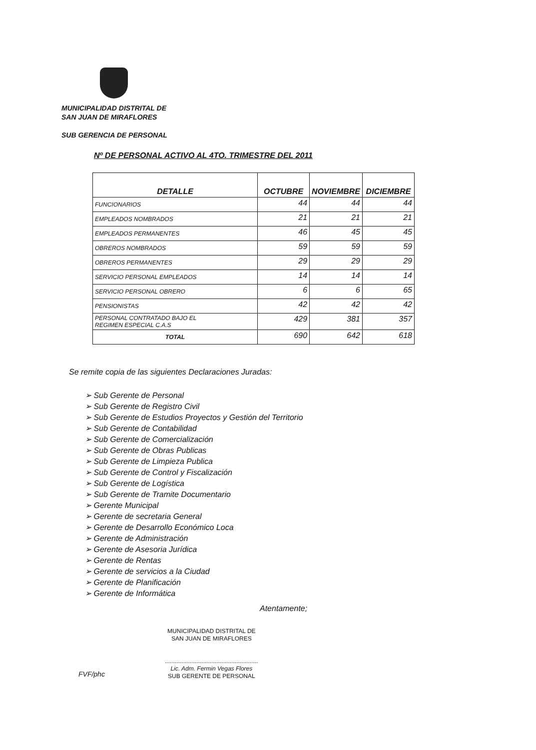MUNICIPALIDAD DISTRITAL DE
SAN JUAN DE MIRAFLORES
SUB GERENCIA DE PERSONAL
Nº DE PERSONAL ACTIVO AL 4TO. TRIMESTRE DEL 2011
| DETALLE | OCTUBRE | NOVIEMBRE | DICIEMBRE |
| --- | --- | --- | --- |
| FUNCIONARIOS | 44 | 44 | 44 |
| EMPLEADOS NOMBRADOS | 21 | 21 | 21 |
| EMPLEADOS PERMANENTES | 46 | 45 | 45 |
| OBREROS NOMBRADOS | 59 | 59 | 59 |
| OBREROS PERMANENTES | 29 | 29 | 29 |
| SERVICIO PERSONAL EMPLEADOS | 14 | 14 | 14 |
| SERVICIO PERSONAL OBRERO | 6 | 6 | 65 |
| PENSIONISTAS | 42 | 42 | 42 |
| PERSONAL CONTRATADO BAJO EL REGIMEN ESPECIAL C.A.S | 429 | 381 | 357 |
| TOTAL | 690 | 642 | 618 |
Se remite copia de las siguientes Declaraciones Juradas:
➢ Sub Gerente de Personal
➢ Sub Gerente de Registro Civil
➢ Sub Gerente de Estudios Proyectos y Gestión del Territorio
➢ Sub Gerente de Contabilidad
➢ Sub Gerente de Comercialización
➢ Sub Gerente de Obras Publicas
➢ Sub Gerente de Limpieza Publica
➢ Sub Gerente de Control y Fiscalización
➢ Sub Gerente de Logística
➢ Sub Gerente de Tramite Documentario
➢ Gerente Municipal
➢ Gerente de secretaria General
➢ Gerente de Desarrollo Económico Loca
➢ Gerente de Administración
➢ Gerente de Asesoria Jurídica
➢ Gerente de Rentas
➢ Gerente de servicios a la Ciudad
➢ Gerente de Planificación
➢ Gerente de Informática
Atentamente;
MUNICIPALIDAD DISTRITAL DE
SAN JUAN DE MIRAFLORES
........................................................
Lic. Adm. Fermin Vegas Flores
SUB GERENTE DE PERSONAL
FVF/phc